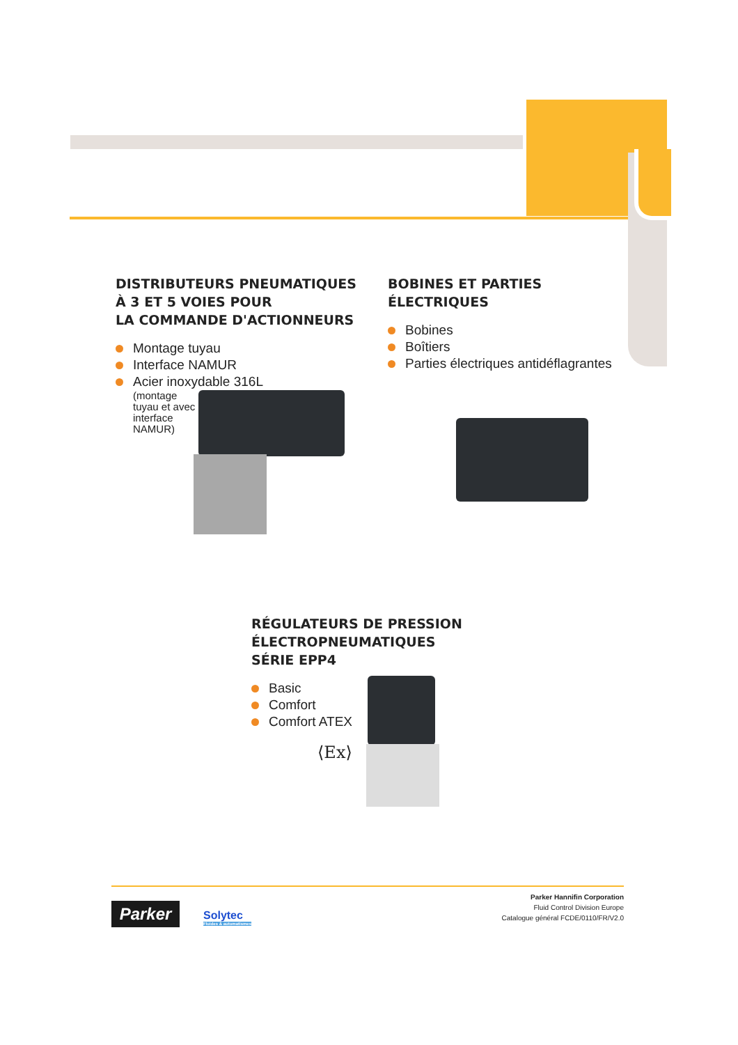DISTRIBUTEURS PNEUMATIQUES
À 3 ET 5 VOIES POUR
LA COMMANDE D'ACTIONNEURS
Montage tuyau
Interface NAMUR
Acier inoxydable 316L
(montage tuyau et avec interface NAMUR)
BOBINES ET PARTIES
ÉLECTRIQUES
Bobines
Boîtiers
Parties électriques antidéflagrantes
RÉGULATEURS DE PRESSION
ÉLECTROPNEUMATIQUES
SÉRIE EPP4
Basic
Comfort
Comfort ATEX
⟨Ex⟩
Parker
Solytec
Fluides & automatismes
Parker Hannifin Corporation
Fluid Control Division Europe
Catalogue général FCDE/0110/FR/V2.0